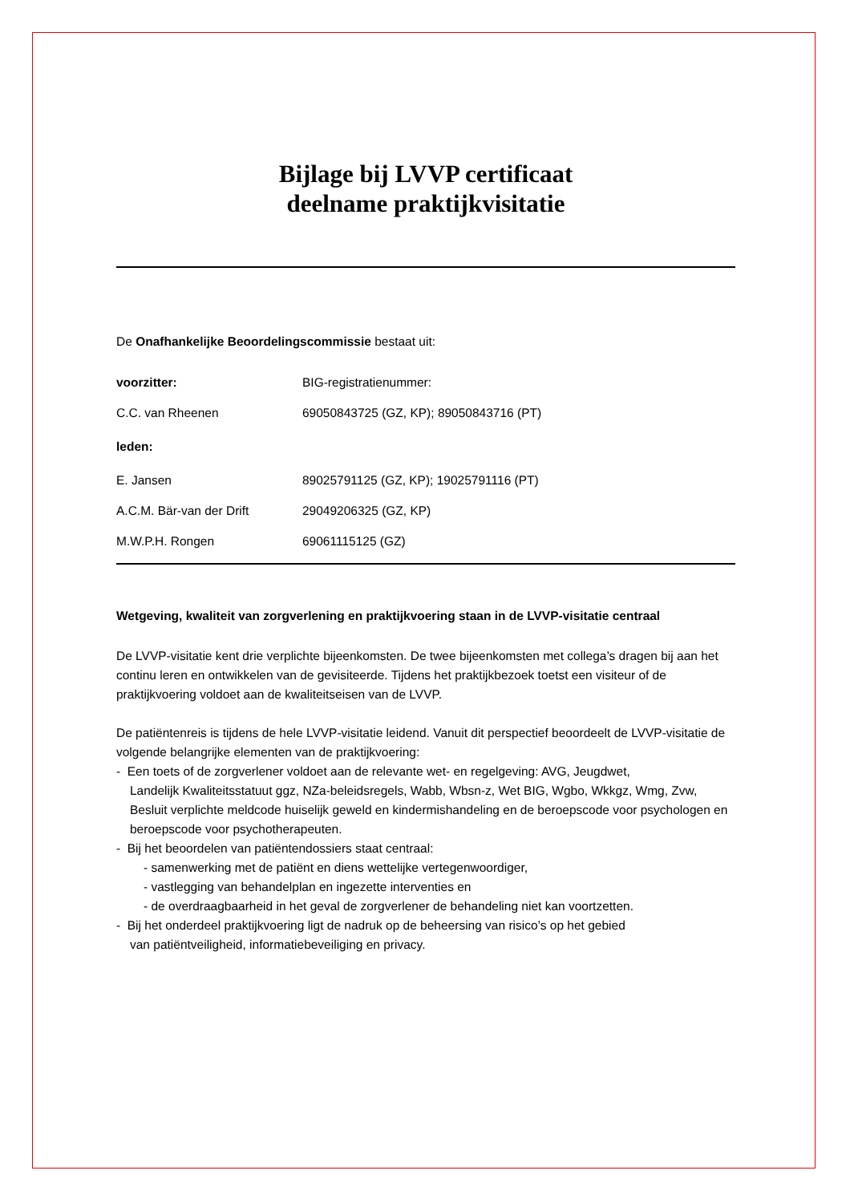Bijlage bij LVVP certificaat
deelname praktijkvisitatie
De Onafhankelijke Beoordelingscommissie bestaat uit:
| voorzitter: | BIG-registratienummer: |
| C.C. van Rheenen | 69050843725 (GZ, KP); 89050843716 (PT) |
| leden: | |
| E. Jansen | 89025791125 (GZ, KP); 19025791116 (PT) |
| A.C.M. Bär-van der Drift | 29049206325 (GZ, KP) |
| M.W.P.H. Rongen | 69061115125 (GZ) |
Wetgeving, kwaliteit van zorgverlening en praktijkvoering staan in de LVVP-visitatie centraal
De LVVP-visitatie kent drie verplichte bijeenkomsten. De twee bijeenkomsten met collega’s dragen bij aan het continu leren en ontwikkelen van de gevisiteerde. Tijdens het praktijkbezoek toetst een visiteur of de praktijkvoering voldoet aan de kwaliteitseisen van de LVVP.
De patiëntenreis is tijdens de hele LVVP-visitatie leidend. Vanuit dit perspectief beoordeelt de LVVP-visitatie de volgende belangrijke elementen van de praktijkvoering:
- Een toets of de zorgverlener voldoet aan de relevante wet- en regelgeving: AVG, Jeugdwet,
Landelijk Kwaliteitsstatuut ggz, NZa-beleidsregels, Wabb, Wbsn-z, Wet BIG, Wgbo, Wkkgz, Wmg, Zvw, Besluit verplichte meldcode huiselijk geweld en kindermishandeling en de beroepscode voor psychologen en beroepscode voor psychotherapeuten.
- Bij het beoordelen van patiëntendossiers staat centraal:
- samenwerking met de patiënt en diens wettelijke vertegenwoordiger,
- vastlegging van behandelplan en ingezette interventies en
- de overdraagbaarheid in het geval de zorgverlener de behandeling niet kan voortzetten.
- Bij het onderdeel praktijkvoering ligt de nadruk op de beheersing van risico’s op het gebied
van patiëntveiligheid, informatiebeveiliging en privacy.